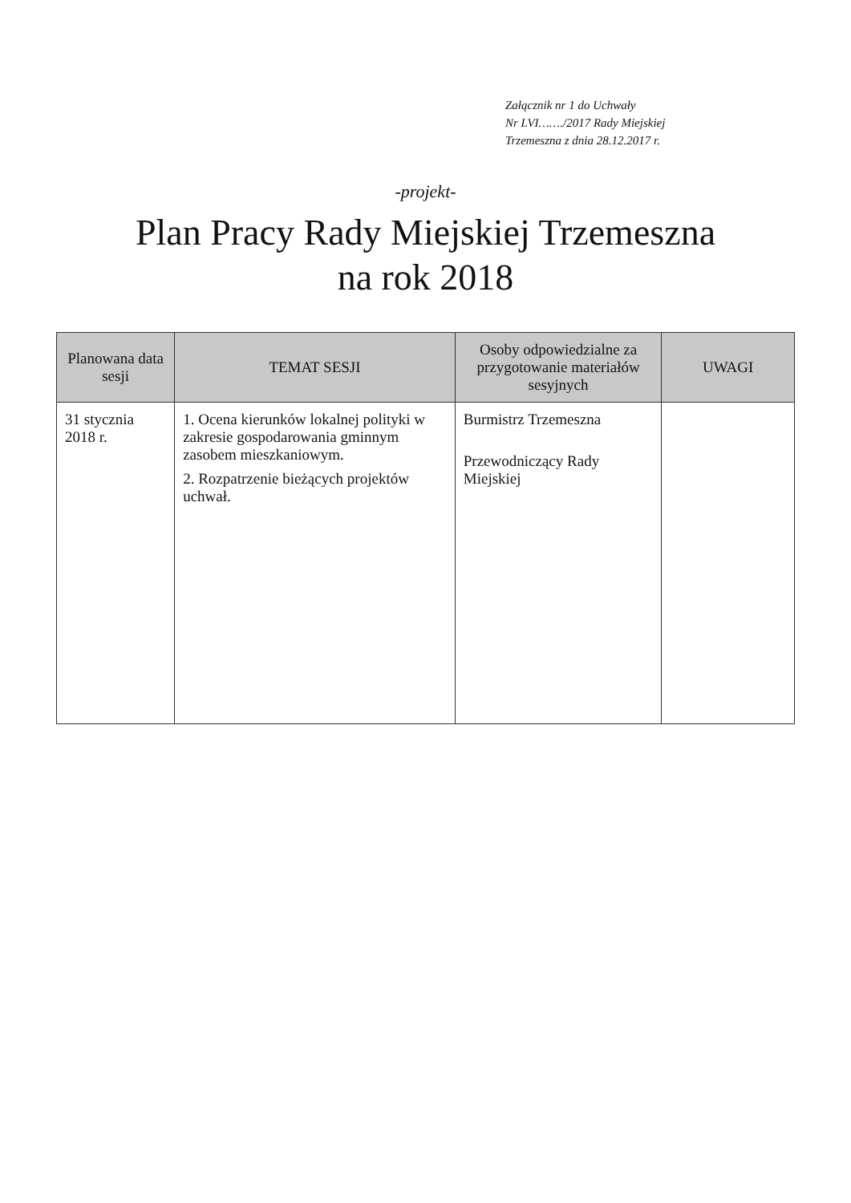Załącznik nr 1 do Uchwały
Nr LVI……./2017 Rady Miejskiej
Trzemeszna z dnia 28.12.2017 r.
-projekt-
Plan Pracy Rady Miejskiej Trzemeszna
na rok 2018
| Planowana data sesji | TEMAT SESJI | Osoby odpowiedzialne za przygotowanie materiałów sesyjnych | UWAGI |
| --- | --- | --- | --- |
| 31 stycznia 2018 r. | 1. Ocena kierunków lokalnej polityki w zakresie gospodarowania gminnym zasobem mieszkaniowym. 2. Rozpatrzenie bieżących projektów uchwał. | Burmistrz Trzemeszna Przewodniczący Rady Miejskiej | |